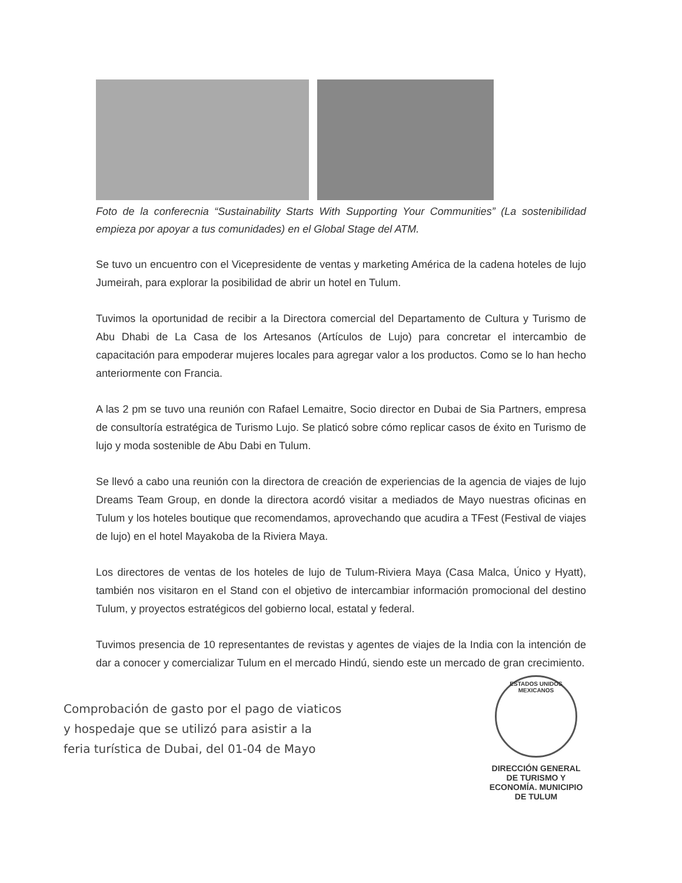Foto de la conferecnia “Sustainability Starts With Supporting Your Communities” (La sostenibilidad empieza por apoyar a tus comunidades) en el Global Stage del ATM.
Se tuvo un encuentro con el Vicepresidente de ventas y marketing América de la cadena hoteles de lujo Jumeirah, para explorar la posibilidad de abrir un hotel en Tulum.
Tuvimos la oportunidad de recibir a la Directora comercial del Departamento de Cultura y Turismo de Abu Dhabi de La Casa de los Artesanos (Artículos de Lujo) para concretar el intercambio de capacitación para empoderar mujeres locales para agregar valor a los productos. Como se lo han hecho anteriormente con Francia.
A las 2 pm se tuvo una reunión con Rafael Lemaitre, Socio director en Dubai de Sia Partners, empresa de consultoría estratégica de Turismo Lujo. Se platicó sobre cómo replicar casos de éxito en Turismo de lujo y moda sostenible de Abu Dabi en Tulum.
Se llevó a cabo una reunión con la directora de creación de experiencias de la agencia de viajes de lujo Dreams Team Group, en donde la directora acordó visitar a mediados de Mayo nuestras oficinas en Tulum y los hoteles boutique que recomendamos, aprovechando que acudira a TFest (Festival de viajes de lujo) en el hotel Mayakoba de la Riviera Maya.
Los directores de ventas de los hoteles de lujo de Tulum-Riviera Maya (Casa Malca, Único y Hyatt), también nos visitaron en el Stand con el objetivo de intercambiar información promocional del destino Tulum, y proyectos estratégicos del gobierno local, estatal y federal.
Tuvimos presencia de 10 representantes de revistas y agentes de viajes de la India con la intención de dar a conocer y comercializar Tulum en el mercado Hindú, siendo este un mercado de gran crecimiento.
Comprobación de gasto por el pago de viaticos
y hospedaje que se utilizó para asistir a la
feria turística de Dubai, del 01-04 de Mayo
ESTADOS UNIDOS MEXICANOS
DIRECCIÓN GENERAL DE TURISMO Y ECONOMÍA. MUNICIPIO DE TULUM